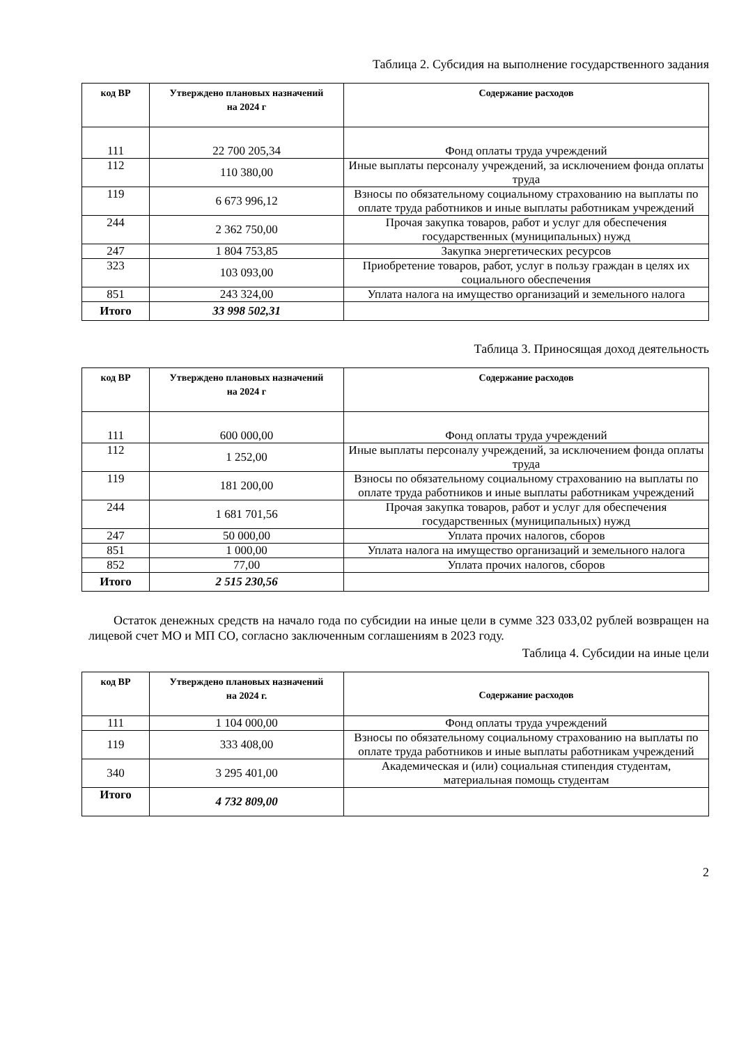Таблица 2. Субсидия на выполнение государственного задания
| код ВР | Утверждено плановых назначений на 2024 г | Содержание расходов |
| --- | --- | --- |
| 111 | 22 700 205,34 | Фонд оплаты труда учреждений |
| 112 | 110 380,00 | Иные выплаты персоналу учреждений, за исключением фонда оплаты труда |
| 119 | 6 673 996,12 | Взносы по обязательному социальному страхованию на выплаты по оплате труда работников и иные выплаты работникам учреждений |
| 244 | 2 362 750,00 | Прочая закупка товаров, работ и услуг для обеспечения государственных (муниципальных) нужд |
| 247 | 1 804 753,85 | Закупка энергетических ресурсов |
| 323 | 103 093,00 | Приобретение товаров, работ, услуг в пользу граждан в целях их социального обеспечения |
| 851 | 243 324,00 | Уплата налога на имущество организаций и земельного налога |
| Итого | 33 998 502,31 | |
Таблица 3. Приносящая доход деятельность
| код ВР | Утверждено плановых назначений на 2024 г | Содержание расходов |
| --- | --- | --- |
| 111 | 600 000,00 | Фонд оплаты труда учреждений |
| 112 | 1 252,00 | Иные выплаты персоналу учреждений, за исключением фонда оплаты труда |
| 119 | 181 200,00 | Взносы по обязательному социальному страхованию на выплаты по оплате труда работников и иные выплаты работникам учреждений |
| 244 | 1 681 701,56 | Прочая закупка товаров, работ и услуг для обеспечения государственных (муниципальных) нужд |
| 247 | 50 000,00 | Уплата прочих налогов, сборов |
| 851 | 1 000,00 | Уплата налога на имущество организаций и земельного налога |
| 852 | 77,00 | Уплата прочих налогов, сборов |
| Итого | 2 515 230,56 | |
Остаток денежных средств на начало года по субсидии на иные цели в сумме 323 033,02 рублей возвращен на лицевой счет МО и МП СО, согласно заключенным соглашениям в 2023 году.
Таблица 4. Субсидии на иные цели
| код ВР | Утверждено плановых назначений на 2024 г. | Содержание расходов |
| --- | --- | --- |
| 111 | 1 104 000,00 | Фонд оплаты труда учреждений |
| 119 | 333 408,00 | Взносы по обязательному социальному страхованию на выплаты по оплате труда работников и иные выплаты работникам учреждений |
| 340 | 3 295 401,00 | Академическая и (или) социальная стипендия студентам, материальная помощь студентам |
| Итого | 4 732 809,00 | |
2